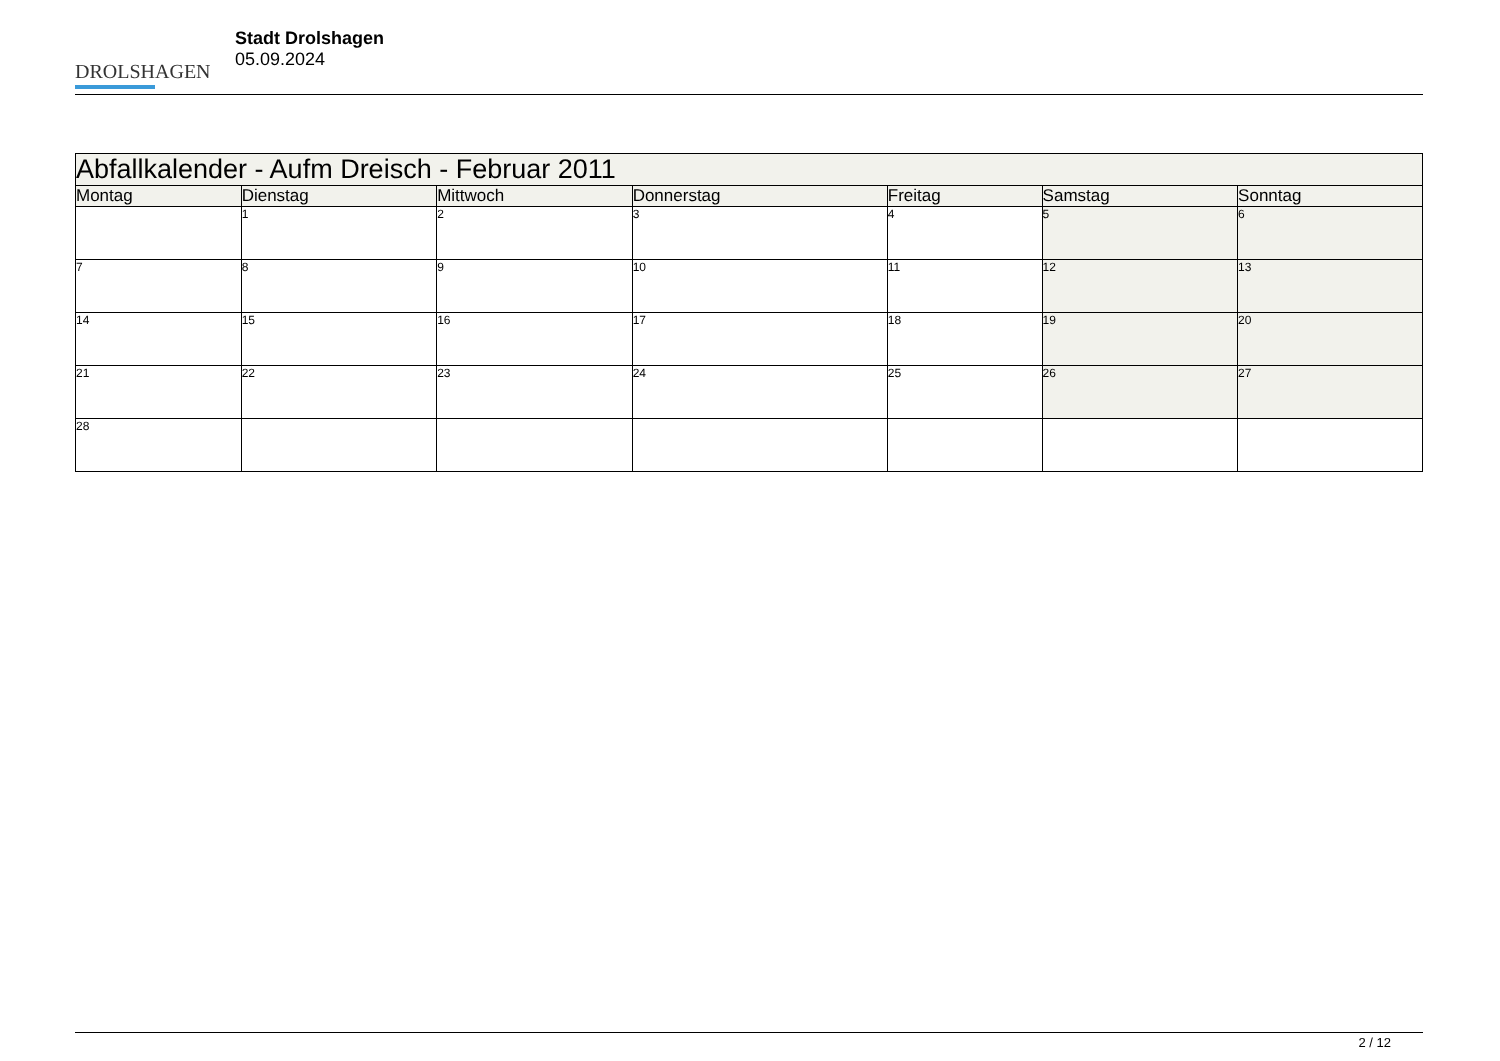DROLSHAGEN
Stadt Drolshagen
05.09.2024
| Abfallkalender - Aufm Dreisch - Februar 2011 | | | | | | |
| --- | --- | --- | --- | --- | --- | --- |
| Montag | Dienstag | Mittwoch | Donnerstag | Freitag | Samstag | Sonntag |
| | 1 | 2 | 3 | 4 | 5 | 6 |
| 7 | 8 | 9 | 10 | 11 | 12 | 13 |
| 14 | 15 | 16 | 17 | 18 | 19 | 20 |
| 21 | 22 | 23 | 24 | 25 | 26 | 27 |
| 28 | | | | | | |
2 / 12